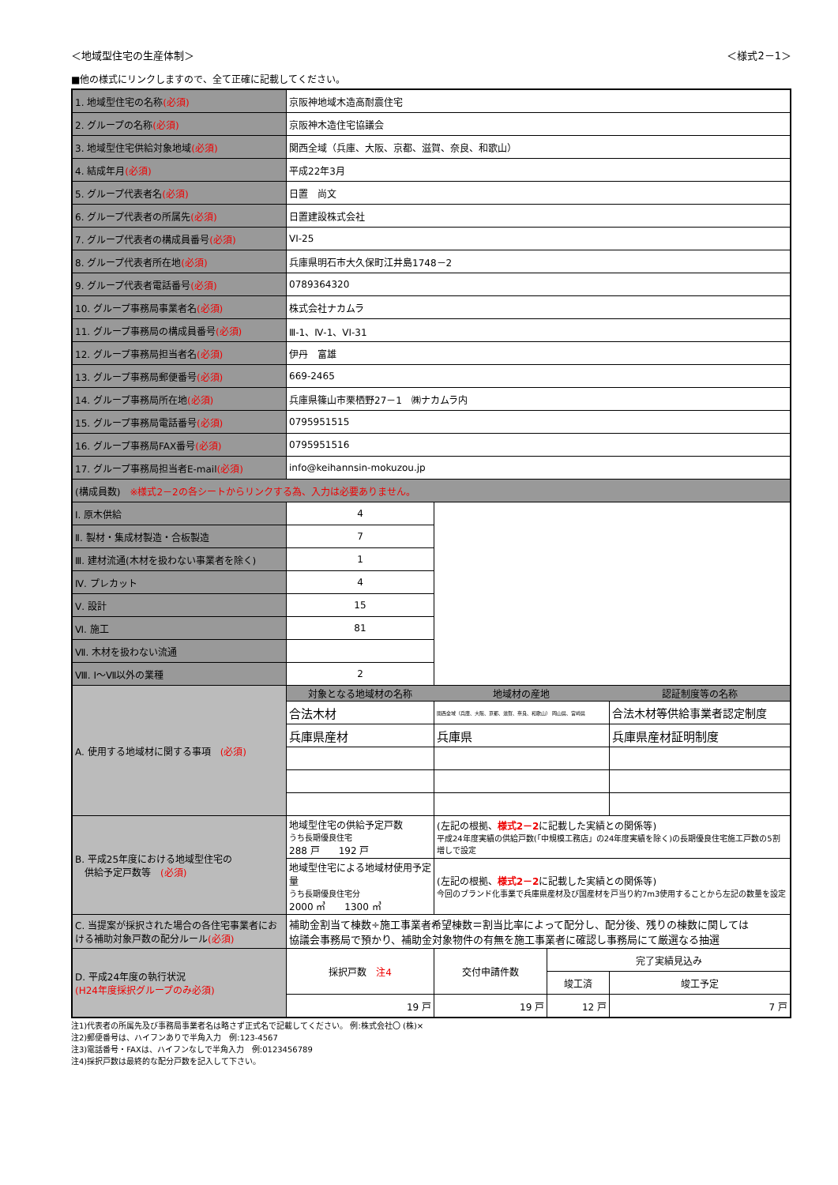＜地域型住宅の生産体制＞ ＜様式2－1＞
■他の様式にリンクしますので、全て正確に記載してください。
| 1. 地域型住宅の名称 (必須) | 京阪神地域木造高耐震住宅 | | | |
| 2. グループの名称 (必須) | 京阪神木造住宅協議会 | | | |
| 3. 地域型住宅供給対象地域 (必須) | 関西全域（兵庫、大阪、京都、滋賀、奈良、和歌山） | | | |
| 4. 結成年月 (必須) | 平成22年3月 | | | |
| 5. グループ代表者名 (必須) | 日置 尚文 | | | |
| 6. グループ代表者の所属先 (必須) | 日置建設株式会社 | | | |
| 7. グループ代表者の構成員番号 (必須) | VI-25 | | | |
| 8. グループ代表者所在地 (必須) | 兵庫県明石市大久保町江井島1748－2 | | | |
| 9. グループ代表者電話番号 (必須) | 0789364320 | | | |
| 10. グループ事務局事業者名 (必須) | 株式会社ナカムラ | | | |
| 11. グループ事務局の構成員番号 (必須) | Ⅲ-1、Ⅳ-1、VI-31 | | | |
| 12. グループ事務局担当者名 (必須) | 伊丹 富雄 | | | |
| 13. グループ事務局郵便番号 (必須) | 669-2465 | | | |
| 14. グループ事務局所在地 (必須) | 兵庫県篠山市栗栖野27－1 ㈱ナカムラ内 | | | |
| 15. グループ事務局電話番号 (必須) | 0795951515 | | | |
| 16. グループ事務局FAX番号 (必須) | 0795951516 | | | |
| 17. グループ事務局担当者E-mail (必須) | info@keihannsin-mokuzou.jp | | | |
| (構成員数) ※様式2－2の各シートからリンクする為、入力は必要ありません。 | | | | |
| Ⅰ. 原木供給 | 4 | | | |
| Ⅱ. 製材・集成材製造・合板製造 | 7 | | | |
| Ⅲ. 建材流通(木材を扱わない事業者を除く) | 1 | | | |
| Ⅳ. プレカット | 4 | | | |
| Ⅴ. 設計 | 15 | | | |
| Ⅵ. 施工 | 81 | | | |
| Ⅶ. 木材を扱わない流通 | | | | |
| Ⅷ. Ⅰ～Ⅶ以外の業種 | 2 | | | |
| A. 使用する地域材に関する事項 (必須) | 対象となる地域材の名称 | 地域材の産地 | | 認証制度等の名称 |
| | 合法木材 | 関西全域（兵庫、大阪、京都、滋賀、奈良、和歌山） 岡山県、宮崎県 | | 合法木材等供給事業者認定制度 |
| | 兵庫県産材 | 兵庫県 | | 兵庫県産材証明制度 |
| B. 平成25年度における地域型住宅の 供給予定戸数等 (必須) | 地域型住宅の供給予定戸数 うち長期優良住宅 288 戸 192 戸 | (左記の根拠、 様式2－2 に記載した実績との関係等) 平成24年度実績の供給戸数(「中規模工務店」の24年度実績を除く)の長期優良住宅施工戸数の5割増しで設定 | | |
| | 地域型住宅による地域材使用予定量 うち長期優良住宅分 2000 ㎥ 1300 ㎥ | (左記の根拠、 様式2－2 に記載した実績との関係等) 今回のブランド化事業で兵庫県産材及び国産材を戸当り約7m3使用することから左記の数量を設定 | | |
| C. 当提案が採択された場合の各住宅事業者における補助対象戸数の配分ルール (必須) | 補助金割当て棟数÷施工事業者希望棟数＝割当比率によって配分し、配分後、残りの棟数に関しては 協議会事務局で預かり、補助金対象物件の有無を施工事業者に確認し事務局にて厳選なる抽選 | | | |
| D. 平成24年度の執行状況 (H24年度採択グループのみ必須) | 採択戸数 注4 | 交付申請件数 | 完了実績見込み | |
| | | | 竣工済 | 竣工予定 |
| | 19 戸 | 19 戸 | 12 戸 | 7 戸 |
注1)代表者の所属先及び事務局事業者名は略さず正式名で記載してください。 例:株式会社〇 (株)×
注2)郵便番号は、ハイフンありで半角入力　例:123-4567
注3)電話番号・FAXは、ハイフンなしで半角入力　例:0123456789
注4)採択戸数は最終的な配分戸数を記入して下さい。